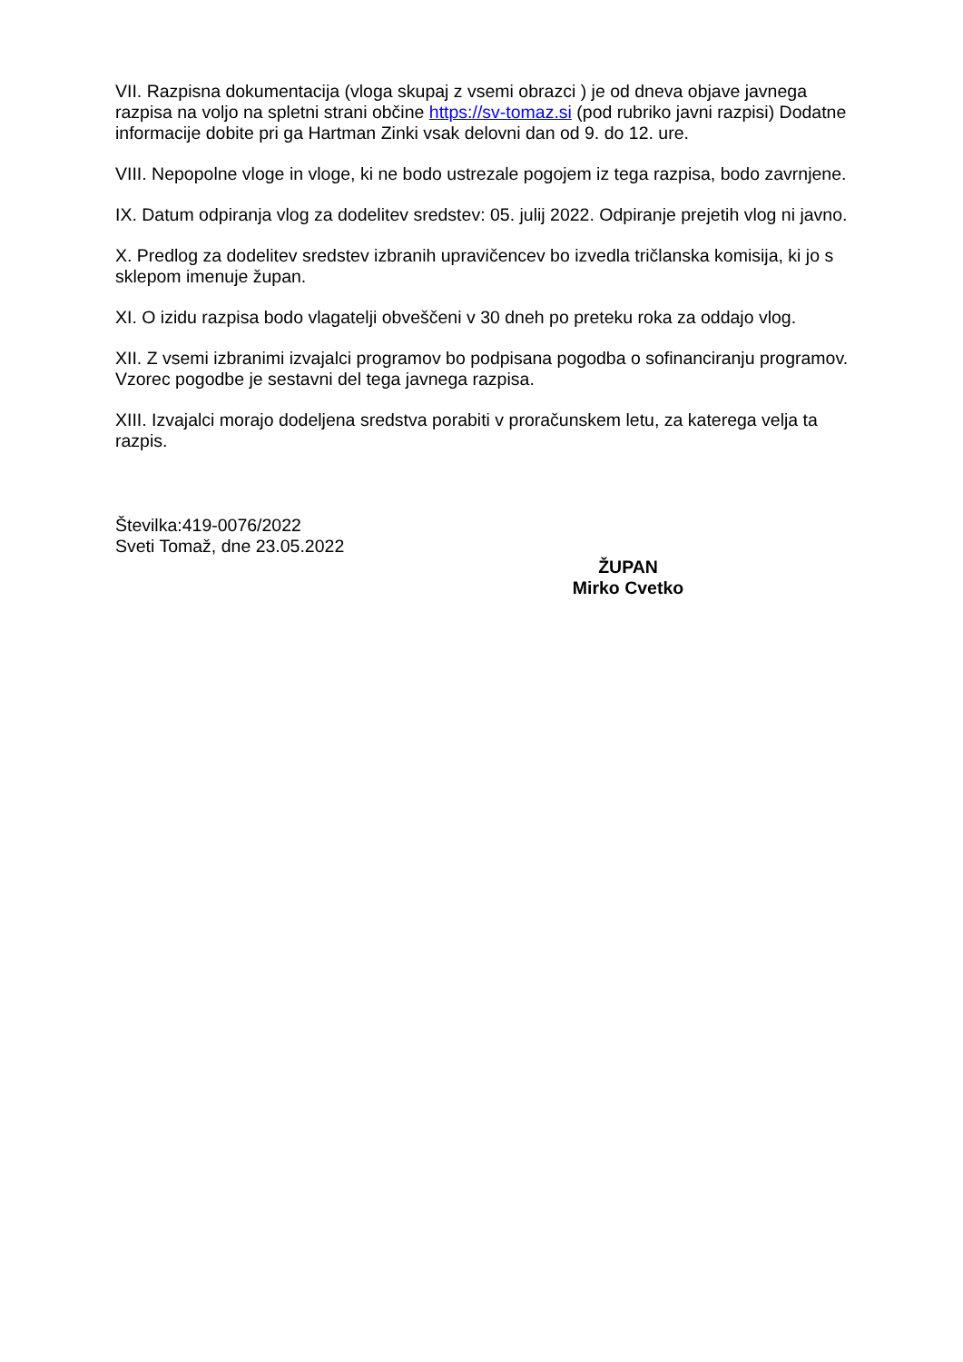VII. Razpisna dokumentacija (vloga skupaj z vsemi obrazci ) je od dneva objave javnega razpisa na voljo na spletni strani občine https://sv-tomaz.si (pod rubriko javni razpisi) Dodatne informacije dobite pri ga Hartman Zinki vsak delovni dan od 9. do 12. ure.
VIII. Nepopolne vloge in vloge, ki ne bodo ustrezale pogojem iz tega razpisa, bodo zavrnjene.
IX. Datum odpiranja vlog za dodelitev sredstev: 05. julij 2022. Odpiranje prejetih vlog ni javno.
X. Predlog za dodelitev sredstev izbranih upravičencev bo izvedla tričlanska komisija, ki jo s sklepom imenuje župan.
XI. O izidu razpisa bodo vlagatelji obveščeni v 30 dneh po preteku roka za oddajo vlog.
XII. Z vsemi izbranimi izvajalci programov bo podpisana pogodba o sofinanciranju programov. Vzorec pogodbe je sestavni del tega javnega razpisa.
XIII. Izvajalci morajo dodeljena sredstva porabiti v proračunskem letu, za katerega velja ta razpis.
Številka:419-0076/2022
Sveti Tomaž, dne 23.05.2022
ŽUPAN
Mirko Cvetko